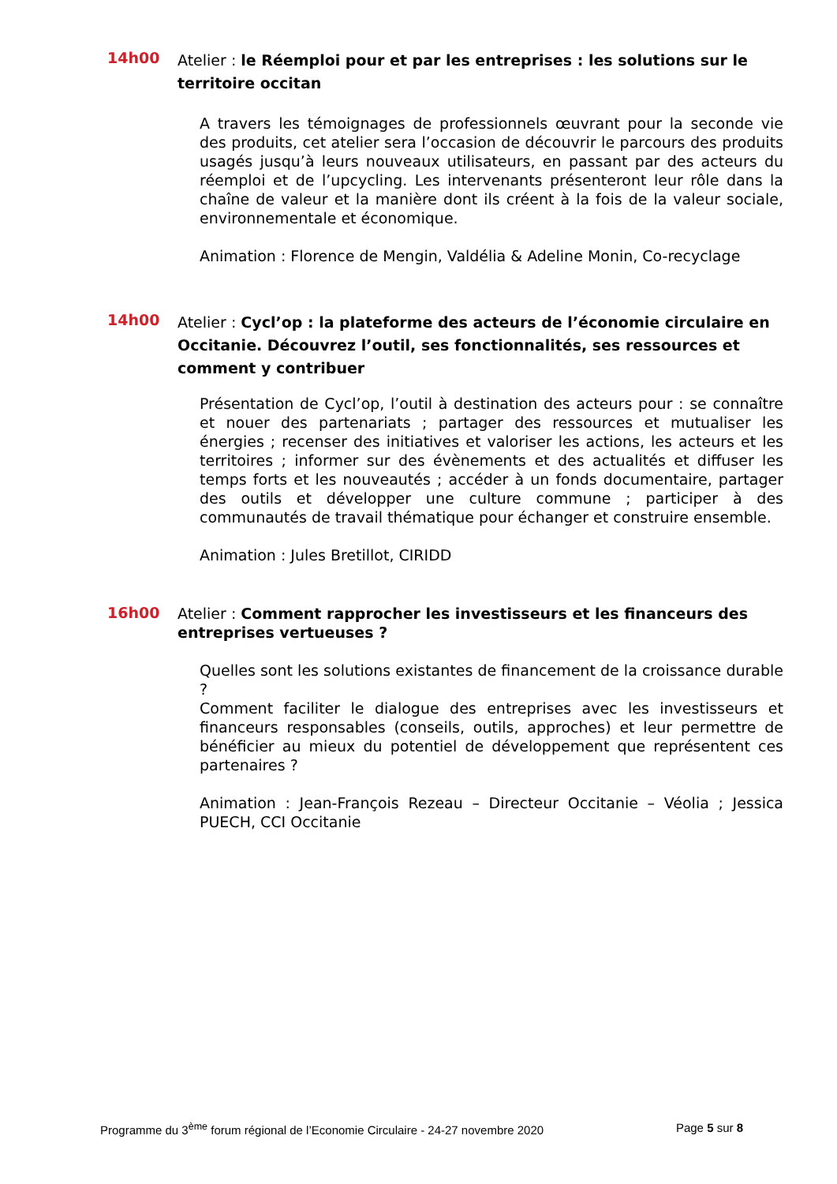14h00
Atelier : le Réemploi pour et par les entreprises : les solutions sur le territoire occitan
A travers les témoignages de professionnels œuvrant pour la seconde vie des produits, cet atelier sera l’occasion de découvrir le parcours des produits usagés jusqu’à leurs nouveaux utilisateurs, en passant par des acteurs du réemploi et de l’upcycling. Les intervenants présenteront leur rôle dans la chaîne de valeur et la manière dont ils créent à la fois de la valeur sociale, environnementale et économique.
Animation : Florence de Mengin, Valdélia & Adeline Monin, Co-recyclage
14h00
Atelier : Cycl’op : la plateforme des acteurs de l’économie circulaire en Occitanie. Découvrez l’outil, ses fonctionnalités, ses ressources et comment y contribuer
Présentation de Cycl’op, l’outil à destination des acteurs pour : se connaître et nouer des partenariats ; partager des ressources et mutualiser les énergies ; recenser des initiatives et valoriser les actions, les acteurs et les territoires ; informer sur des évènements et des actualités et diffuser les temps forts et les nouveautés ; accéder à un fonds documentaire, partager des outils et développer une culture commune ; participer à des communautés de travail thématique pour échanger et construire ensemble.
Animation : Jules Bretillot, CIRIDD
16h00
Atelier : Comment rapprocher les investisseurs et les financeurs des entreprises vertueuses ?
Quelles sont les solutions existantes de financement de la croissance durable ?
Comment faciliter le dialogue des entreprises avec les investisseurs et financeurs responsables (conseils, outils, approches) et leur permettre de bénéficier au mieux du potentiel de développement que représentent ces partenaires ?
Animation : Jean-François Rezeau – Directeur Occitanie – Véolia ; Jessica PUECH, CCI Occitanie
Programme du 3<sup>ème</sup> forum régional de l’Economie Circulaire - 24-27 novembre 2020 Page 5 sur 8